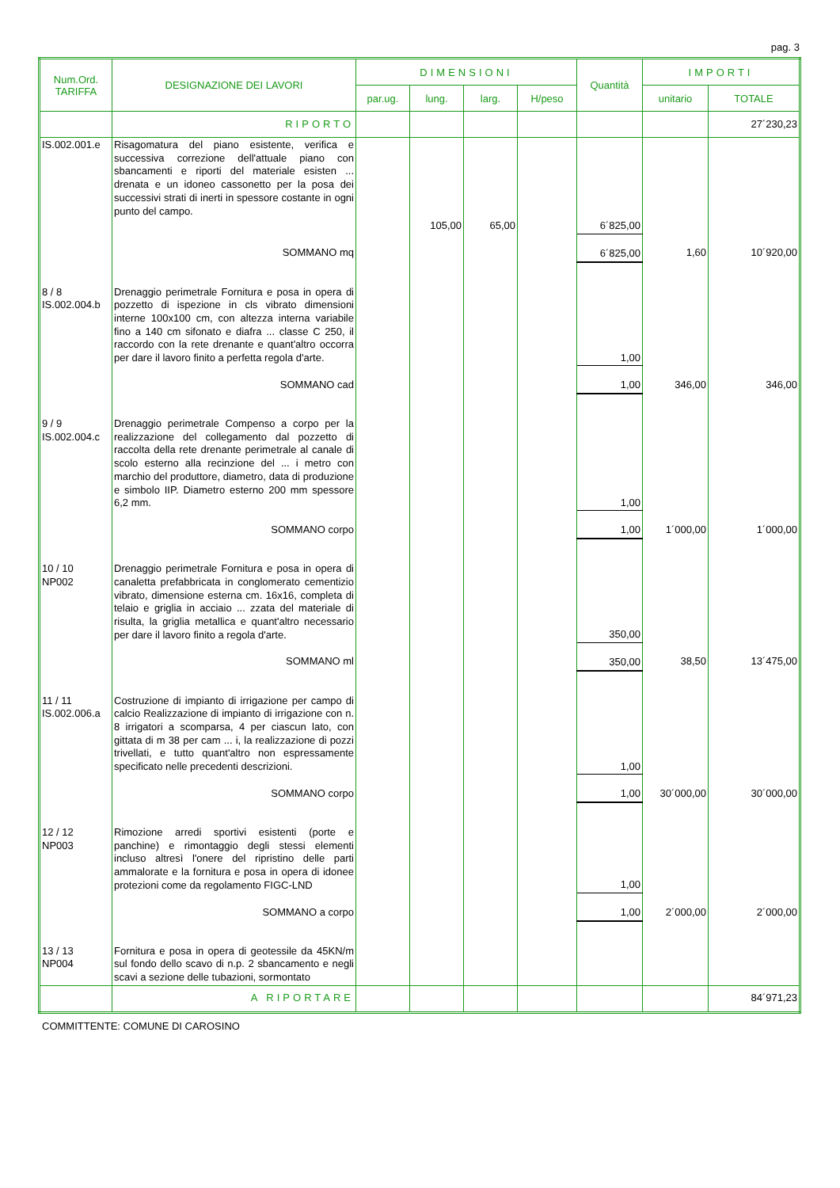pag. 3
| Num.Ord. TARIFFA | DESIGNAZIONE DEI LAVORI | DIMENSIONI | | | | Quantità | IMPORTI | |
| --- | --- | --- | --- | --- | --- | --- | --- | --- |
| | | par.ug. | lung. | larg. | H/peso | | unitario | TOTALE |
| | RIPORTO | | | | | | | 27´230,23 |
| IS.002.001.e | Risagomatura del piano esistente, verifica e successiva correzione dell'attuale piano con sbancamenti e riporti del materiale esisten ... drenata e un idoneo cassonetto per la posa dei successivi strati di inerti in spessore costante in ogni punto del campo. | | | | | | | |
| | | | 105,00 | 65,00 | | 6´825,00 | | |
| | SOMMANO mq | | | | | 6´825,00 | 1,60 | 10´920,00 |
| 8 / 8 IS.002.004.b | Drenaggio perimetrale Fornitura e posa in opera di pozzetto di ispezione in cls vibrato dimensioni interne 100x100 cm, con altezza interna variabile fino a 140 cm sifonato e diafra ... classe C 250, il raccordo con la rete drenante e quant'altro occorra per dare il lavoro finito a perfetta regola d'arte. | | | | | 1,00 | | |
| | SOMMANO cad | | | | | 1,00 | 346,00 | 346,00 |
| 9 / 9 IS.002.004.c | Drenaggio perimetrale Compenso a corpo per la realizzazione del collegamento dal pozzetto di raccolta della rete drenante perimetrale al canale di scolo esterno alla recinzione del ... i metro con marchio del produttore, diametro, data di produzione e simbolo IIP. Diametro esterno 200 mm spessore 6,2 mm. | | | | | 1,00 | | |
| | SOMMANO corpo | | | | | 1,00 | 1´000,00 | 1´000,00 |
| 10 / 10 NP002 | Drenaggio perimetrale Fornitura e posa in opera di canaletta prefabbricata in conglomerato cementizio vibrato, dimensione esterna cm. 16x16, completa di telaio e griglia in acciaio ... zzata del materiale di risulta, la griglia metallica e quant'altro necessario per dare il lavoro finito a regola d'arte. | | | | | 350,00 | | |
| | SOMMANO ml | | | | | 350,00 | 38,50 | 13´475,00 |
| 11 / 11 IS.002.006.a | Costruzione di impianto di irrigazione per campo di calcio Realizzazione di impianto di irrigazione con n. 8 irrigatori a scomparsa, 4 per ciascun lato, con gittata di m 38 per cam ... i, la realizzazione di pozzi trivellati, e tutto quant'altro non espressamente specificato nelle precedenti descrizioni. | | | | | 1,00 | | |
| | SOMMANO corpo | | | | | 1,00 | 30´000,00 | 30´000,00 |
| 12 / 12 NP003 | Rimozione arredi sportivi esistenti (porte e panchine) e rimontaggio degli stessi elementi incluso altresì l'onere del ripristino delle parti ammalorate e la fornitura e posa in opera di idonee protezioni come da regolamento FIGC-LND | | | | | 1,00 | | |
| | SOMMANO a corpo | | | | | 1,00 | 2´000,00 | 2´000,00 |
| 13 / 13 NP004 | Fornitura e posa in opera di geotessile da 45KN/m sul fondo dello scavo di n.p. 2 sbancamento e negli scavi a sezione delle tubazioni, sormontato | | | | | | | |
| | A RIPORTARE | | | | | | | 84´971,23 |
COMMITTENTE: COMUNE DI CAROSINO